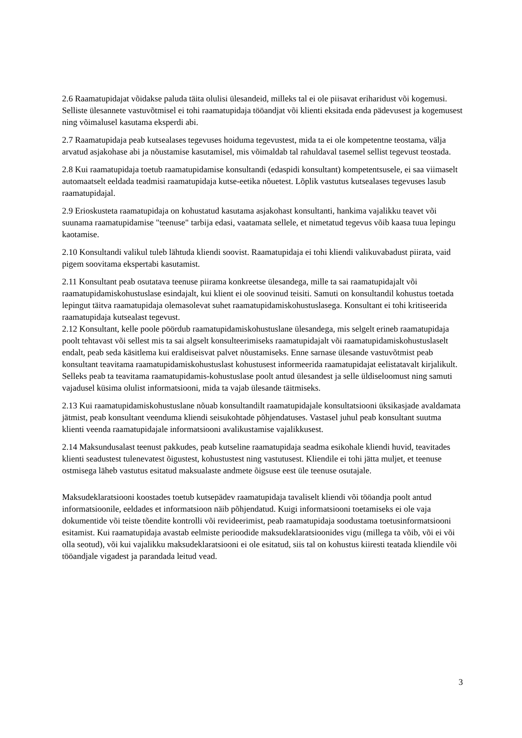2.6 Raamatupidajat võidakse paluda täita olulisi ülesandeid, milleks tal ei ole piisavat eriharidust või kogemusi. Selliste ülesannete vastuvõtmisel ei tohi raamatupidaja tööandjat või klienti eksitada enda pädevusest ja kogemusest ning võimalusel kasutama eksperdi abi.
2.7 Raamatupidaja peab kutsealases tegevuses hoiduma tegevustest, mida ta ei ole kompetentne teostama, välja arvatud asjakohase abi ja nõustamise kasutamisel, mis võimaldab tal rahuldaval tasemel sellist tegevust teostada.
2.8 Kui raamatupidaja toetub raamatupidamise konsultandi (edaspidi konsultant) kompetentsusele, ei saa viimaselt automaatselt eeldada teadmisi raamatupidaja kutse-eetika nõuetest. Lõplik vastutus kutsealases tegevuses lasub raamatupidajal.
2.9 Erioskusteta raamatupidaja on kohustatud kasutama asjakohast konsultanti, hankima vajalikku teavet või suunama raamatupidamise "teenuse" tarbija edasi, vaatamata sellele, et nimetatud tegevus võib kaasa tuua lepingu kaotamise.
2.10 Konsultandi valikul tuleb lähtuda kliendi soovist. Raamatupidaja ei tohi kliendi valikuvabadust piirata, vaid pigem soovitama ekspertabi kasutamist.
2.11 Konsultant peab osutatava teenuse piirama konkreetse ülesandega, mille ta sai raamatupidajalt või raamatupidamiskohustuslase esindajalt, kui klient ei ole soovinud teisiti. Samuti on konsultandil kohustus toetada lepingut täitva raamatupidaja olemasolevat suhet raamatupidamiskohustuslasega. Konsultant ei tohi kritiseerida raamatupidaja kutsealast tegevust.
2.12 Konsultant, kelle poole pöördub raamatupidamiskohustuslane ülesandega, mis selgelt erineb raamatupidaja poolt tehtavast või sellest mis ta sai algselt konsulteerimiseks raamatupidajalt või raamatupidamiskohustuslaselt endalt, peab seda käsitlema kui eraldiseisvat palvet nõustamiseks. Enne sarnase ülesande vastuvõtmist peab konsultant teavitama raamatupidamiskohustuslast kohustusest informeerida raamatupidajat eelistatavalt kirjalikult. Selleks peab ta teavitama raamatupidamis-kohustuslase poolt antud ülesandest ja selle üldiseloomust ning samuti vajadusel küsima olulist informatsiooni, mida ta vajab ülesande täitmiseks.
2.13 Kui raamatupidamiskohustuslane nõuab konsultandilt raamatupidajale konsultatsiooni üksikasjade avaldamata jätmist, peab konsultant veenduma kliendi seisukohtade põhjendatuses. Vastasel juhul peab konsultant suutma klienti veenda raamatupidajale informatsiooni avalikustamise vajalikkusest.
2.14 Maksundusalast teenust pakkudes, peab kutseline raamatupidaja seadma esikohale kliendi huvid, teavitades klienti seadustest tulenevatest õigustest, kohustustest ning vastutusest. Kliendile ei tohi jätta muljet, et teenuse ostmisega läheb vastutus esitatud maksualaste andmete õigsuse eest üle teenuse osutajale.
Maksudeklaratsiooni koostades toetub kutsepädev raamatupidaja tavaliselt kliendi või tööandja poolt antud informatsioonile, eeldades et informatsioon näib põhjendatud. Kuigi informatsiooni toetamiseks ei ole vaja dokumentide või teiste tõendite kontrolli või revideerimist, peab raamatupidaja soodustama toetusinformatsiooni esitamist. Kui raamatupidaja avastab eelmiste perioodide maksudeklaratsioonides vigu (millega ta võib, või ei või olla seotud), või kui vajalikku maksudeklaratsiooni ei ole esitatud, siis tal on kohustus kiiresti teatada kliendile või tööandjale vigadest ja parandada leitud vead.
3